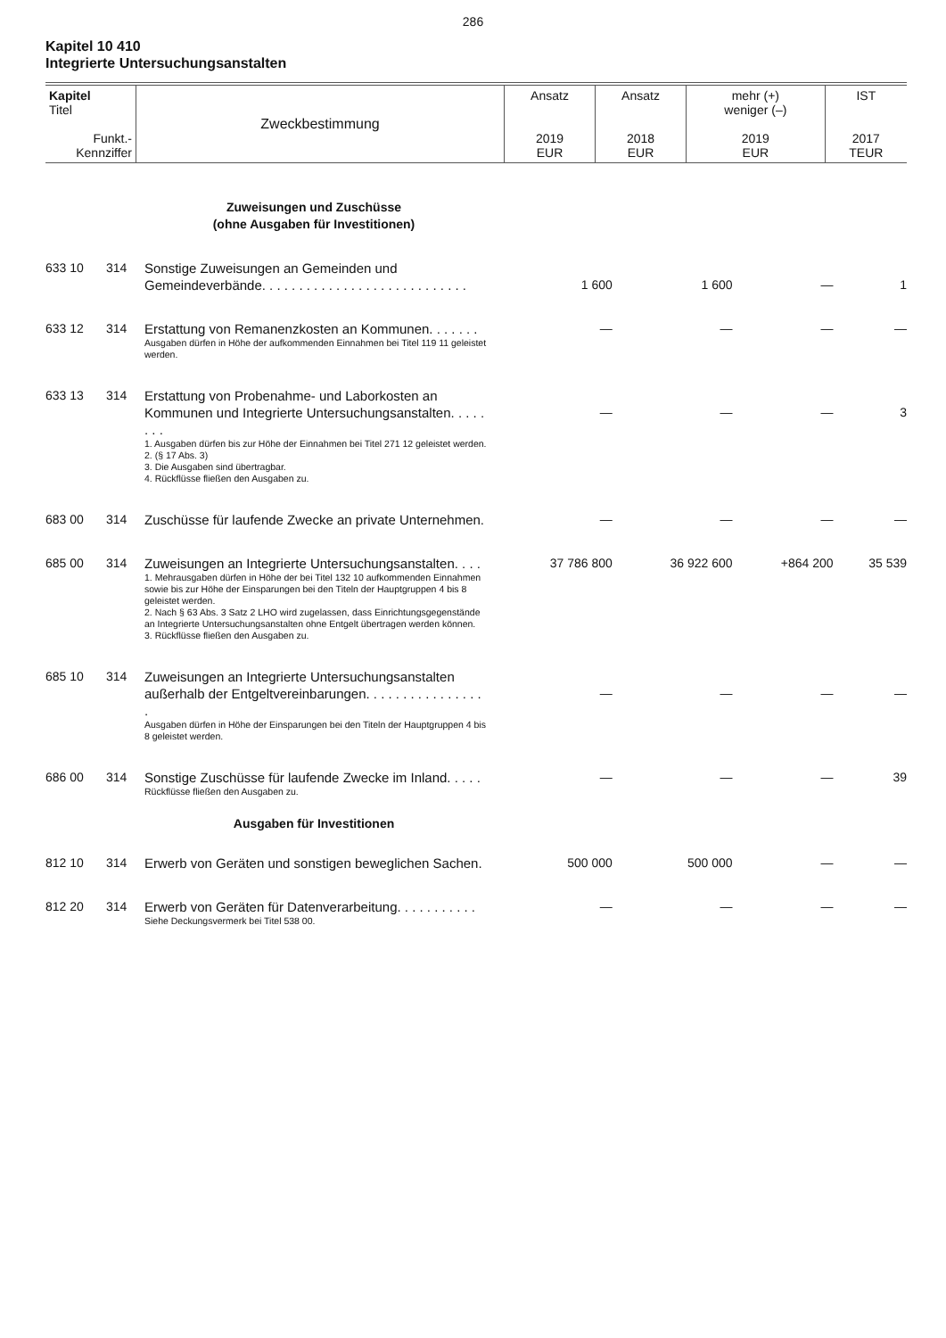286
Kapitel 10 410
Integrierte Untersuchungsanstalten
| Kapitel Titel Funkt.- Kennziffer | Zweckbestimmung | Ansatz 2019 EUR | Ansatz 2018 EUR | mehr (+) weniger (–) 2019 EUR | IST 2017 TEUR |
| | | Zuweisungen und Zuschüsse (ohne Ausgaben für Investitionen) | | | | |
| 633 10 | 314 | Sonstige Zuweisungen an Gemeinden und Gemeindeverbände. . . . . . . . . . . . . . . . . . . . . . . . . . . . | 1 600 | 1 600 | — | 1 |
| 633 12 | 314 | Erstattung von Remanenzkosten an Kommunen. . . . . . . Ausgaben dürfen in Höhe der aufkommenden Einnahmen bei Titel 119 11 geleistet werden. | — | — | — | — |
| 633 13 | 314 | Erstattung von Probenahme- und Laborkosten an Kommunen und Integrierte Untersuchungsanstalten. . . . . . . . 1. Ausgaben dürfen bis zur Höhe der Einnahmen bei Titel 271 12 geleistet werden. 2. (§ 17 Abs. 3) 3. Die Ausgaben sind übertragbar. 4. Rückflüsse fließen den Ausgaben zu. | — | — | — | 3 |
| 683 00 | 314 | Zuschüsse für laufende Zwecke an private Unternehmen. | — | — | — | — |
| 685 00 | 314 | Zuweisungen an Integrierte Untersuchungsanstalten. . . . 1. Mehrausgaben dürfen in Höhe der bei Titel 132 10 aufkommenden Einnahmen sowie bis zur Höhe der Einsparungen bei den Titeln der Hauptgruppen 4 bis 8 geleistet werden. 2. Nach § 63 Abs. 3 Satz 2 LHO wird zugelassen, dass Einrichtungsgegenstände an Integrierte Untersuchungsanstalten ohne Entgelt übertragen werden können. 3. Rückflüsse fließen den Ausgaben zu. | 37 786 800 | 36 922 600 | +864 200 | 35 539 |
| 685 10 | 314 | Zuweisungen an Integrierte Untersuchungsanstalten außerhalb der Entgeltvereinbarungen. . . . . . . . . . . . . . . . . Ausgaben dürfen in Höhe der Einsparungen bei den Titeln der Hauptgruppen 4 bis 8 geleistet werden. | — | — | — | — |
| 686 00 | 314 | Sonstige Zuschüsse für laufende Zwecke im Inland. . . . . Rückflüsse fließen den Ausgaben zu. | — | — | — | 39 |
| | | Ausgaben für Investitionen | | | | |
| 812 10 | 314 | Erwerb von Geräten und sonstigen beweglichen Sachen. | 500 000 | 500 000 | — | — |
| 812 20 | 314 | Erwerb von Geräten für Datenverarbeitung. . . . . . . . . . . Siehe Deckungsvermerk bei Titel 538 00. | — | — | — | — |